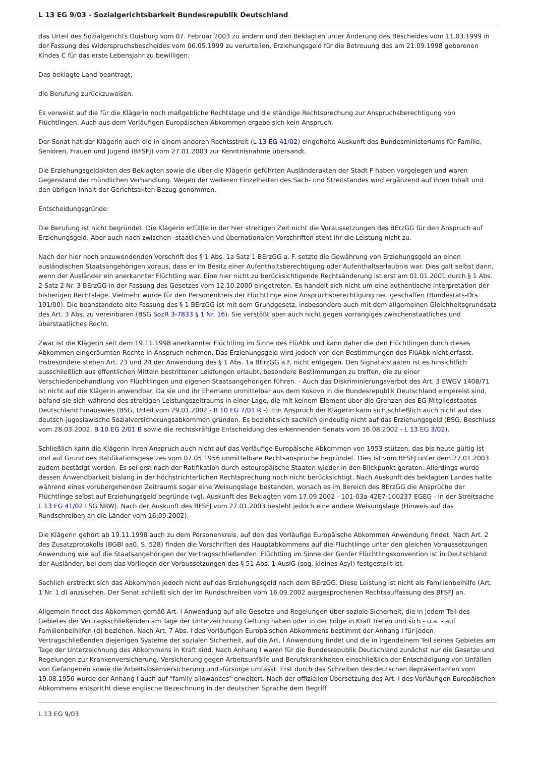L 13 EG 9/03 - Sozialgerichtsbarkeit Bundesrepublik Deutschland
das Urteil des Sozialgerichts Duisburg vom 07. Februar 2003 zu ändern und den Beklagten unter Änderung des Bescheides vom 11.03.1999 in der Fassung des Widerspruchsbescheides vom 06.05.1999 zu verurteilen, Erziehungsgeld für die Betreuung des am 21.09.1998 geborenen Kindes C für das erste Lebensjahr zu bewilligen.
Das beklagte Land beantragt,
die Berufung zurückzuweisen.
Es verweist auf die für die Klägerin noch maßgebliche Rechtslage und die ständige Rechtsprechung zur Anspruchsberechtigung von Flüchtlingen. Auch aus dem Vorläufigen Europäischen Abkommen ergebe sich kein Anspruch.
Der Senat hat der Klägerin auch die in einem anderen Rechtsstreit (L 13 EG 41/02) eingeholte Auskunft des Bundesministeriums für Familie, Senioren, Frauen und Jugend (BFSFJ) vom 27.01.2003 zur Kenntnisnahme übersandt.
Die Erziehungsgeldakten des Beklagten sowie die über die Klägerin geführten Ausländerakten der Stadt F haben vorgelegen und waren Gegenstand der mündlichen Verhandlung. Wegen der weiteren Einzelheiten des Sach- und Streitstandes wird ergänzend auf ihren Inhalt und den übrigen Inhalt der Gerichtsakten Bezug genommen.
Entscheidungsgründe:
Die Berufung ist nicht begründet. Die Klägerin erfüllte in der hier streitigen Zeit nicht die Voraussetzungen des BErzGG für den Anspruch auf Erziehungsgeld. Aber auch nach zwischen- staatlichen und übernationalen Vorschriften steht ihr die Leistung nicht zu.
Nach der hier noch anzuwendenden Vorschrift des § 1 Abs. 1a Satz 1 BErzGG a. F. setzte die Gewährung von Erziehungsgeld an einen ausländischen Staatsangehörigen voraus, dass er im Besitz einer Aufenthaltsberechtigung oder Aufenthaltserlaubnis war. Dies galt selbst dann, wenn der Ausländer ein anerkannter Flüchtling war. Eine hier nicht zu berücksichtigende Rechtsänderung ist erst am 01.01.2001 durch § 1 Abs. 2 Satz 2 Nr. 3 BErzGG in der Fassung des Gesetzes vom 12.10.2000 eingetreten. Es handelt sich nicht um eine authentische Interpretation der bisherigen Rechtslage. Vielmehr wurde für den Personenkreis der Flüchtlinge eine Anspruchsberechtigung neu geschaffen (Bundesrats-Drs. 191/00). Die beanstandete alte Fassung des § 1 BErzGG ist mit dem Grundgesetz, insbesondere auch mit dem allgemeinen Gleichheitsgrundsatz des Art. 3 Abs. zu vereinbaren (BSG SozR 3-7833 § 1 Nr. 16). Sie verstößt aber auch nicht gegen vorrangiges zwischenstaatliches und überstaatliches Recht.
Zwar ist die Klägerin seit dem 19.11.1998 anerkannter Flüchtling im Sinne des FlüAbk und kann daher die den Flüchtlingen durch dieses Abkommen eingeräumten Rechte in Anspruch nehmen. Das Erziehungsgeld wird jedoch von den Bestimmungen des FlüAbk nicht erfasst. Insbesondere stehen Art. 23 und 24 der Anwendung des § 1 Abs. 1a BErzGG a.F. nicht entgegen. Den Signatarstaaten ist es hinsichtlich ausschließlich aus öffentlichen Mitteln bestrittener Leistungen erlaubt, besondere Bestimmungen zu treffen, die zu einer Verschiedenbehandlung von Flüchtlingen und eigenen Staatsangehörigen führen. - Auch das Diskriminierungsverbot des Art. 3 EWGV 1408/71 ist nicht auf die Klägerin anwendbar. Da sie und ihr Ehemann unmittelbar aus dem Kosovo in die Bundesrepublik Deutschland eingereist sind, befand sie sich während des streitigen Leistungszeitraums in einer Lage, die mit keinem Element über die Grenzen des EG-Mitgliedstaates Deutschland hinauswies (BSG, Urteil vom 29.01.2002 - B 10 EG 7/01 R -). Ein Anspruch der Klägerin kann sich schließlich auch nicht auf das deutsch-jugoslawische Sozialversicherungsabkommen gründen. Es bezieht sich sachlich eindeutig nicht auf das Erziehungsgeld (BSG, Beschluss vom 28.03.2002, B 10 EG 2/01 B sowie die rechtskräftige Entscheidung des erkennenden Senats vom 16.08.2002 - L 13 EG 3/02).
Schließlich kann die Klägerin ihren Anspruch auch nicht auf das Vorläufige Europäische Abkommen von 1953 stützen, das bis heute gültig ist und auf Grund des Ratifikationsgesetzes vom 07.05.1956 unmittelbare Rechtsansprüche begründet. Dies ist vom BFSFJ unter dem 27.01.2003 zudem bestätigt worden. Es sei erst nach der Ratifikation durch osteuropäische Staaten wieder in den Blickpunkt geraten. Allerdings wurde dessen Anwendbarkeit bislang in der höchstrichterlichen Rechtsprechung noch nicht berücksichtigt. Nach Auskunft des beklagten Landes hatte während eines vorübergehenden Zeitraums sogar eine Weisungslage bestanden, wonach es im Bereich des BErzGG die Ansprüche der Flüchtlinge selbst auf Erziehungsgeld begründe (vgl. Auskunft des Beklagten vom 17.09.2002 - 101-03a-42E7-100237 EGEG - in der Streitsache L 13 EG 41/02 LSG NRW). Nach der Auskunft des BFSFJ vom 27.01.2003 besteht jedoch eine andere Weisungslage (Hinweis auf das Rundschreiben an die Länder vom 16.09.2002).
Die Klägerin gehört ab 19.11.1998 auch zu dem Personenkreis, auf den das Vorläufige Europäische Abkommen Anwendung findet. Nach Art. 2 des Zusatzprotokolls (BGBl aa0, S. 528) finden die Vorschriften des Hauptabkommens auf die Flüchtlinge unter den gleichen Voraussetzungen Anwendung wie auf die Staatsangehörigen der Vertragsschließenden. Flüchtling im Sinne der Genfer Flüchtlingskonvention ist in Deutschland der Ausländer, bei dem das Vorliegen der Voraussetzungen des § 51 Abs. 1 AuslG (sog. kleines Asyl) festgestellt ist.
Sachlich erstreckt sich das Abkommen jedoch nicht auf das Erziehungsgeld nach dem BErzGG. Diese Leistung ist nicht als Familienbeihilfe (Art. 1 Nr. 1 d) anzusehen. Der Senat schließt sich der im Rundschreiben vom 16.09.2002 ausgesprochenen Rechtsauffassung des BFSFJ an.
Allgemein findet das Abkommen gemäß Art. l Anwendung auf alle Gesetze und Regelungen über soziale Sicherheit, die in jedem Teil des Gebietes der Vertragsschließenden am Tage der Unterzeichnung Geltung haben oder in der Folge in Kraft treten und sich - u.a. - auf Familienbeihilfen (d) beziehen. Nach Art. 7 Abs. l des Vorläufigen Europäischen Abkommens bestimmt der Anhang I für jeden Vertragschließenden diejenigen Systeme der sozialen Sicherheit, auf die Art. l Anwendung findet und die in irgendeinem Teil seines Gebietes am Tage der Unterzeichnung des Abkommens in Kraft sind. Nach Anhang I waren für die Bundesrepublik Deutschland zunächst nur die Gesetze und Regelungen zur Krankenversicherung, Versicherung gegen Arbeitsunfälle und Berufskrankheiten einschließlich der Entschädigung von Unfällen von Gefangenen sowie die Arbeitslosenversicherung und -fürsorge umfasst. Erst durch das Schreiben des deutschen Repräsentanten vom 19.08.1956 wurde der Anhang I auch auf "family allowances" erweitert. Nach der offiziellen Übersetzung des Art. l des Vorläufigen Europäischen Abkommens entspricht diese englische Bezeichnung in der deutschen Sprache dem Begriff
L 13 EG 9/03